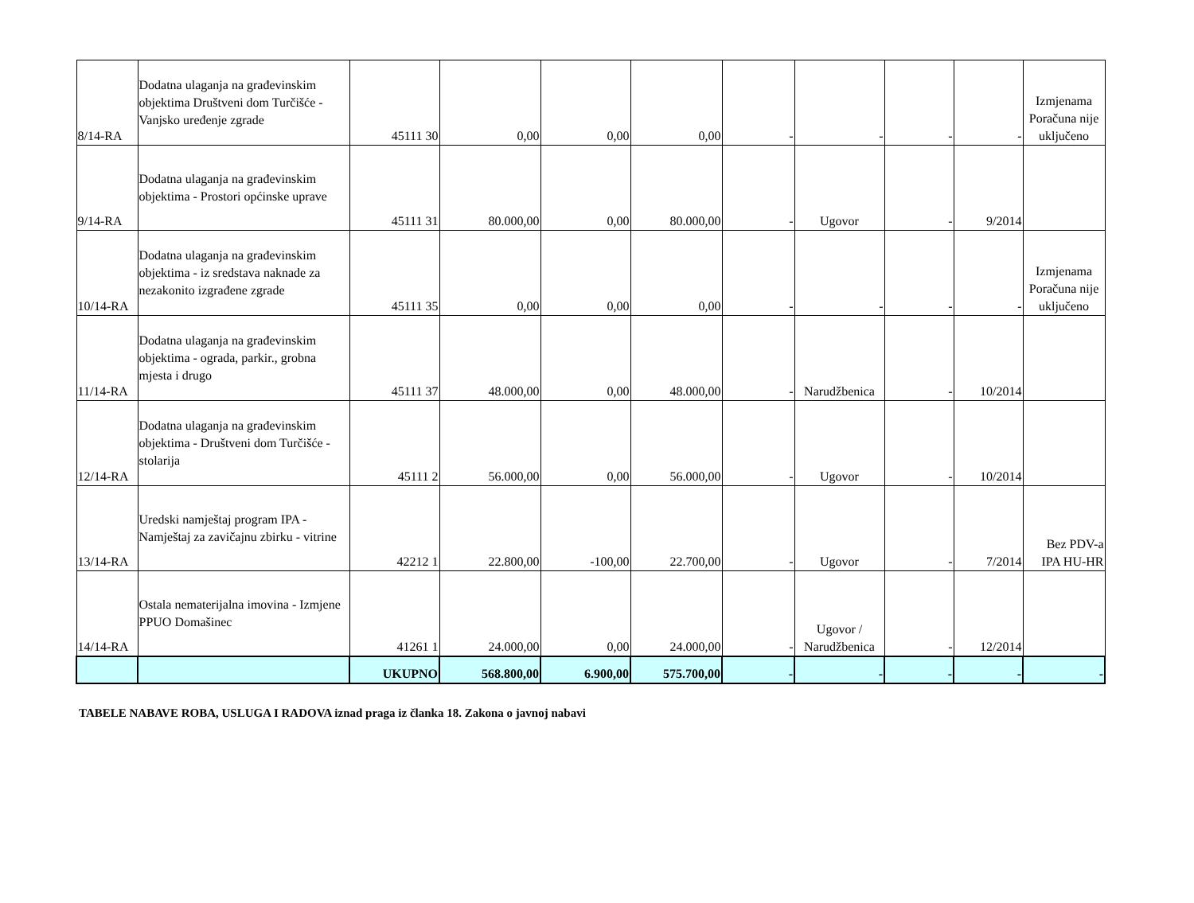| 8/14-RA | Dodatna ulaganja na građevinskim objektima Društveni dom Turčišće - Vanjsko uređenje zgrade | 45111 30 | 0,00 | 0,00 | 0,00 | - | - | - | - | Izmjenama Poračuna nije uključeno |
| 9/14-RA | Dodatna ulaganja na građevinskim objektima - Prostori općinske uprave | 45111 31 | 80.000,00 | 0,00 | 80.000,00 | - | Ugovor | - | 9/2014 | |
| 10/14-RA | Dodatna ulaganja na građevinskim objektima - iz sredstava naknade za nezakonito izgrađene zgrade | 45111 35 | 0,00 | 0,00 | 0,00 | - | - | - | - | Izmjenama Poračuna nije uključeno |
| 11/14-RA | Dodatna ulaganja na građevinskim objektima - ograda, parkir., grobna mjesta i drugo | 45111 37 | 48.000,00 | 0,00 | 48.000,00 | - | Narudžbenica | - | 10/2014 | |
| 12/14-RA | Dodatna ulaganja na građevinskim objektima - Društveni dom Turčišće - stolarija | 45111 2 | 56.000,00 | 0,00 | 56.000,00 | - | Ugovor | - | 10/2014 | |
| 13/14-RA | Uredski namještaj program IPA - Namještaj za zavičajnu zbirku - vitrine | 42212 1 | 22.800,00 | -100,00 | 22.700,00 | - | Ugovor | - | 7/2014 | Bez PDV-a IPA HU-HR |
| 14/14-RA | Ostala nematerijalna imovina - Izmjene PPUO Domašinec | 41261 1 | 24.000,00 | 0,00 | 24.000,00 | - | Ugovor / Narudžbenica | - | 12/2014 | |
| | | UKUPNO | 568.800,00 | 6.900,00 | 575.700,00 | - | - | - | - | - |
TABELE NABAVE ROBA, USLUGA I RADOVA iznad praga iz članka 18. Zakona o javnoj nabavi